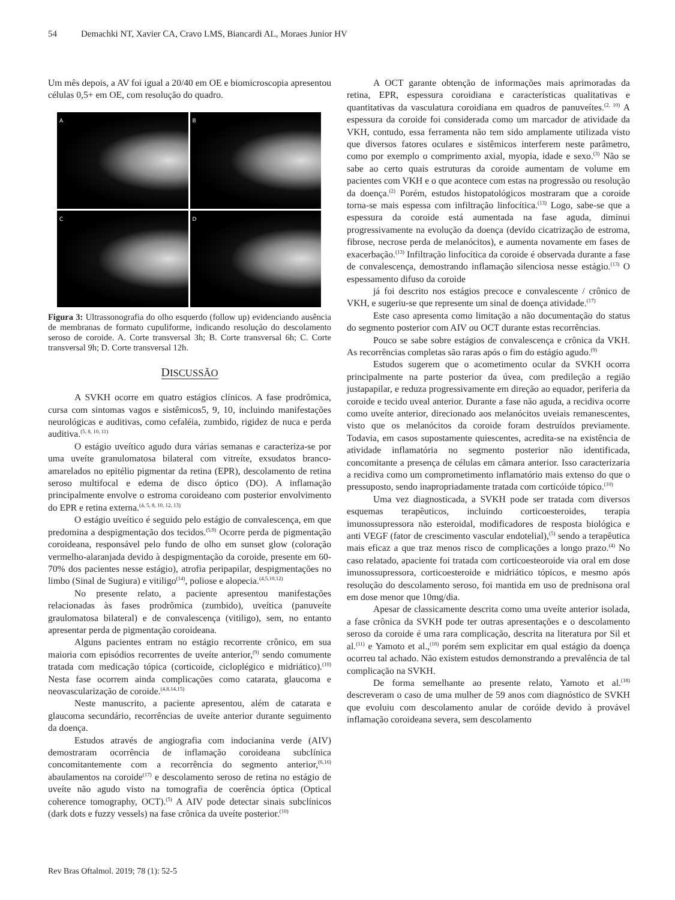54 Demachki NT, Xavier CA, Cravo LMS, Biancardi AL, Moraes Junior HV
Um mês depois, a AV foi igual a 20/40 em OE e biomicroscopia apresentou células 0,5+ em OE, com resolução do quadro.
A
B
C
D
Figura 3: Ultrassonografia do olho esquerdo (follow up) evidenciando ausência de membranas de formato cupuliforme, indicando resolução do descolamento seroso de coroide. A. Corte transversal 3h; B. Corte transversal 6h; C. Corte transversal 9h; D. Corte transversal 12h.
DISCUSSÃO
A SVKH ocorre em quatro estágios clínicos. A fase prodrômica, cursa com sintomas vagos e sistêmicos5, 9, 10, incluindo manifestações neurológicas e auditivas, como cefaléia, zumbido, rigidez de nuca e perda auditiva.<sup>(5, 8, 10, 11)</sup>
O estágio uveítico agudo dura várias semanas e caracteriza-se por uma uveíte granulomatosa bilateral com vitreíte, exsudatos branco-amarelados no epitélio pigmentar da retina (EPR), descolamento de retina seroso multifocal e edema de disco óptico (DO). A inflamação principalmente envolve o estroma coroideano com posterior envolvimento do EPR e retina externa.<sup>(4, 5, 8, 10, 12, 13)</sup>
O estágio uveítico é seguido pelo estágio de convalescença, em que predomina a despigmentação dos tecidos.<sup>(5,9)</sup> Ocorre perda de pigmentação coroideana, responsável pelo fundo de olho em sunset glow (coloração vermelho-alaranjada devido à despigmentação da coroide, presente em 60-70% dos pacientes nesse estágio), atrofia peripapilar, despigmentações no limbo (Sinal de Sugiura) e vitiligo<sup>(14)</sup>, poliose e alopecia.<sup>(4,5,10,12)</sup>
No presente relato, a paciente apresentou manifestações relacionadas às fases prodrômica (zumbido), uveítica (panuveíte graulomatosa bilateral) e de convalescença (vitiligo), sem, no entanto apresentar perda de pigmentação coroideana.
Alguns pacientes entram no estágio recorrente crônico, em sua maioria com episódios recorrentes de uveíte anterior,<sup>(9)</sup> sendo comumente tratada com medicação tópica (corticoide, cicloplégico e midriático).<sup>(10)</sup> Nesta fase ocorrem ainda complicações como catarata, glaucoma e neovascularização de coroide.<sup>(4,8,14,15)</sup>
Neste manuscrito, a paciente apresentou, além de catarata e glaucoma secundário, recorrências de uveíte anterior durante seguimento da doença.
Estudos através de angiografia com indocianina verde (AIV) demostraram ocorrência de inflamação coroideana subclínica concomitantemente com a recorrência do segmento anterior,<sup>(6,16)</sup> abaulamentos na coroide<sup>(17)</sup> e descolamento seroso de retina no estágio de uveíte não agudo visto na tomografia de coerência óptica (Optical coherence tomography, OCT).<sup>(5)</sup> A AIV pode detectar sinais subclínicos (dark dots e fuzzy vessels) na fase crônica da uveíte posterior.<sup>(10)</sup>
A OCT garante obtenção de informações mais aprimoradas da retina, EPR, espessura coroidiana e características qualitativas e quantitativas da vasculatura coroidiana em quadros de panuveítes.<sup>(2, 10)</sup> A espessura da coroide foi considerada como um marcador de atividade da VKH, contudo, essa ferramenta não tem sido amplamente utilizada visto que diversos fatores oculares e sistêmicos interferem neste parâmetro, como por exemplo o comprimento axial, myopia, idade e sexo.<sup>(3)</sup> Não se sabe ao certo quais estruturas da coroide aumentam de volume em pacientes com VKH e o que acontece com estas na progressão ou resolução da doença.<sup>(2)</sup> Porém, estudos histopatológicos mostraram que a coroide torna-se mais espessa com infiltração linfocítica.<sup>(13)</sup> Logo, sabe-se que a espessura da coroide está aumentada na fase aguda, diminui progressivamente na evolução da doença (devido cicatrização de estroma, fibrose, necrose perda de melanócitos), e aumenta novamente em fases de exacerbação.<sup>(13)</sup> Infiltração linfocítica da coroide é observada durante a fase de convalescença, demostrando inflamação silenciosa nesse estágio.<sup>(13)</sup> O espessamento difuso da coroide
já foi descrito nos estágios precoce e convalescente / crônico de VKH, e sugeriu-se que represente um sinal de doença atividade.<sup>(17)</sup>
Este caso apresenta como limitação a não documentação do status do segmento posterior com AIV ou OCT durante estas recorrências.
Pouco se sabe sobre estágios de convalescença e crônica da VKH. As recorrências completas são raras após o fim do estágio agudo.<sup>(9)</sup>
Estudos sugerem que o acometimento ocular da SVKH ocorra principalmente na parte posterior da úvea, com predileção a região justapapilar, e reduza progressivamente em direção ao equador, periferia da coroide e tecido uveal anterior. Durante a fase não aguda, a recidiva ocorre como uveíte anterior, direcionado aos melanócitos uveiais remanescentes, visto que os melanócitos da coroide foram destruídos previamente. Todavia, em casos supostamente quiescentes, acredita-se na existência de atividade inflamatória no segmento posterior não identificada, concomitante a presença de células em câmara anterior. Isso caracterizaria a recidiva como um comprometimento inflamatório mais extenso do que o pressuposto, sendo inapropriadamente tratada com corticóide tópico.<sup>(10)</sup>
Uma vez diagnosticada, a SVKH pode ser tratada com diversos esquemas terapêuticos, incluindo corticoesteroides, terapia imunossupressora não esteroidal, modificadores de resposta biológica e anti VEGF (fator de crescimento vascular endotelial),<sup>(5)</sup> sendo a terapêutica mais eficaz a que traz menos risco de complicações a longo prazo.<sup>(4)</sup> No caso relatado, apaciente foi tratada com corticoesteoroide via oral em dose imunossupressora, corticoesteroide e midriático tópicos, e mesmo após resolução do descolamento seroso, foi mantida em uso de prednisona oral em dose menor que 10mg/dia.
Apesar de classicamente descrita como uma uveíte anterior isolada, a fase crônica da SVKH pode ter outras apresentações e o descolamento seroso da coroide é uma rara complicação, descrita na literatura por Sil et al.<sup>(11)</sup> e Yamoto et al.,<sup>(18)</sup> porém sem explicitar em qual estágio da doença ocorreu tal achado. Não existem estudos demonstrando a prevalência de tal complicação na SVKH.
De forma semelhante ao presente relato, Yamoto et al.<sup>(18)</sup> descreveram o caso de uma mulher de 59 anos com diagnóstico de SVKH que evoluiu com descolamento anular de coróide devido à provável inflamação coroideana severa, sem descolamento
Rev Bras Oftalmol. 2019; 78 (1): 52-5